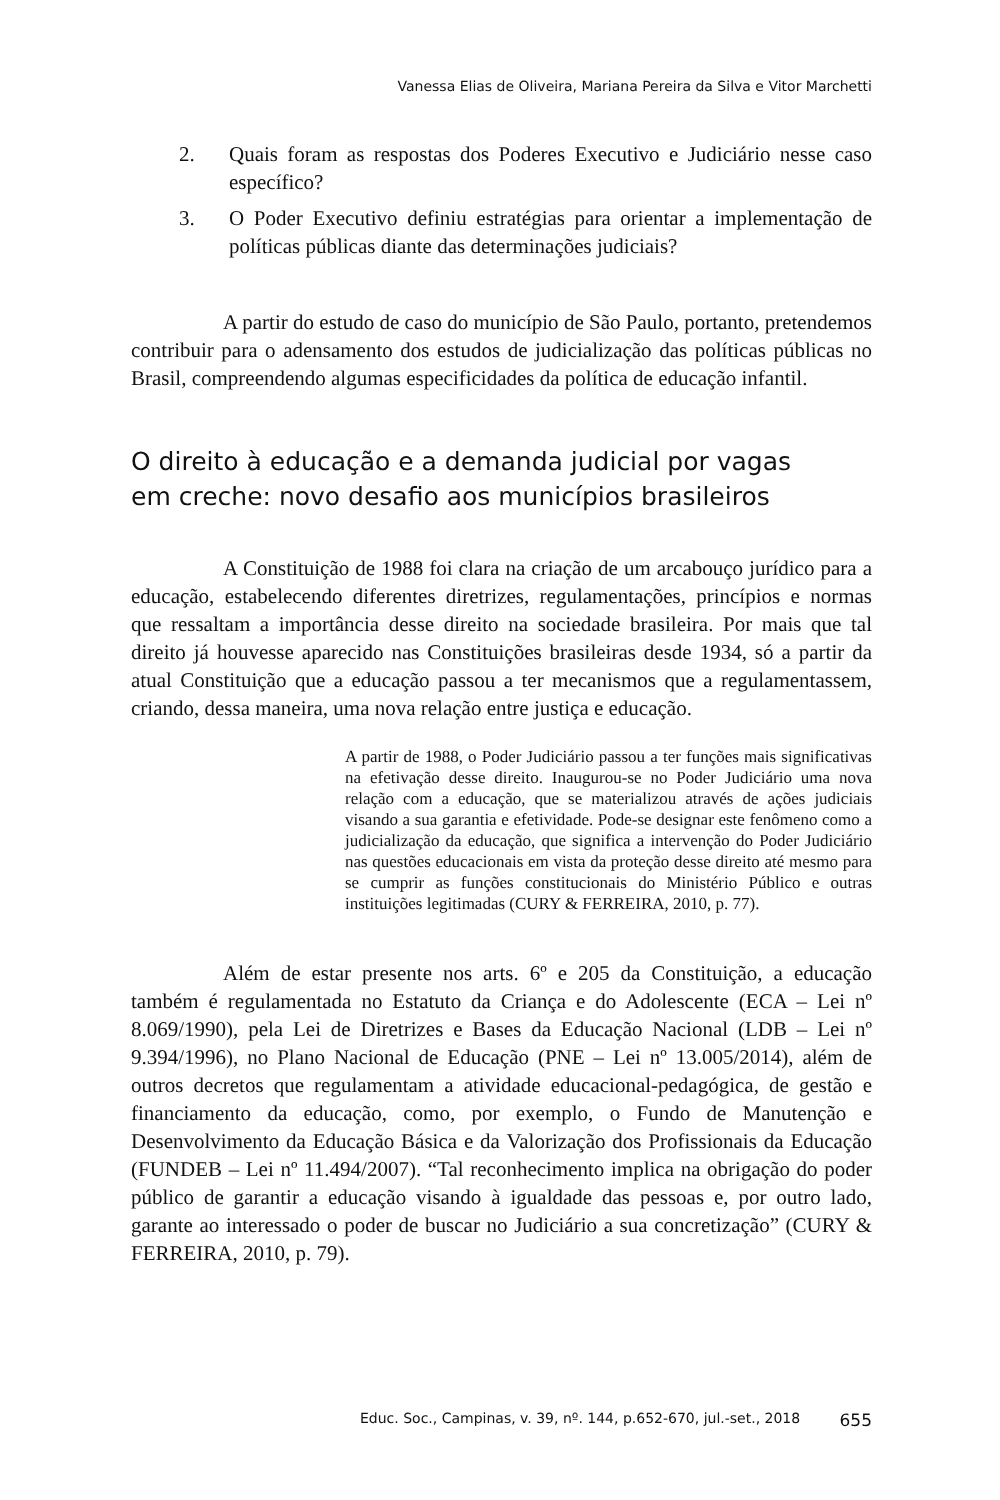Vanessa Elias de Oliveira, Mariana Pereira da Silva e Vitor Marchetti
2. Quais foram as respostas dos Poderes Executivo e Judiciário nesse caso específico?
3. O Poder Executivo definiu estratégias para orientar a implementação de políticas públicas diante das determinações judiciais?
A partir do estudo de caso do município de São Paulo, portanto, pretendemos contribuir para o adensamento dos estudos de judicialização das políticas públicas no Brasil, compreendendo algumas especificidades da política de educação infantil.
O direito à educação e a demanda judicial por vagas
em creche: novo desafio aos municípios brasileiros
A Constituição de 1988 foi clara na criação de um arcabouço jurídico para a educação, estabelecendo diferentes diretrizes, regulamentações, princípios e normas que ressaltam a importância desse direito na sociedade brasileira. Por mais que tal direito já houvesse aparecido nas Constituições brasileiras desde 1934, só a partir da atual Constituição que a educação passou a ter mecanismos que a regulamentassem, criando, dessa maneira, uma nova relação entre justiça e educação.
A partir de 1988, o Poder Judiciário passou a ter funções mais significativas na efetivação desse direito. Inaugurou-se no Poder Judiciário uma nova relação com a educação, que se materializou através de ações judiciais visando a sua garantia e efetividade. Pode-se designar este fenômeno como a judicialização da educação, que significa a intervenção do Poder Judiciário nas questões educacionais em vista da proteção desse direito até mesmo para se cumprir as funções constitucionais do Ministério Público e outras instituições legitimadas (CURY & FERREIRA, 2010, p. 77).
Além de estar presente nos arts. 6º e 205 da Constituição, a educação também é regulamentada no Estatuto da Criança e do Adolescente (ECA – Lei nº 8.069/1990), pela Lei de Diretrizes e Bases da Educação Nacional (LDB – Lei nº 9.394/1996), no Plano Nacional de Educação (PNE – Lei nº 13.005/2014), além de outros decretos que regulamentam a atividade educacional-pedagógica, de gestão e financiamento da educação, como, por exemplo, o Fundo de Manutenção e Desenvolvimento da Educação Básica e da Valorização dos Profissionais da Educação (FUNDEB – Lei nº 11.494/2007). “Tal reconhecimento implica na obrigação do poder público de garantir a educação visando à igualdade das pessoas e, por outro lado, garante ao interessado o poder de buscar no Judiciário a sua concretização” (CURY & FERREIRA, 2010, p. 79).
Educ. Soc., Campinas, v. 39, nº. 144, p.652-670, jul.-set., 2018 655